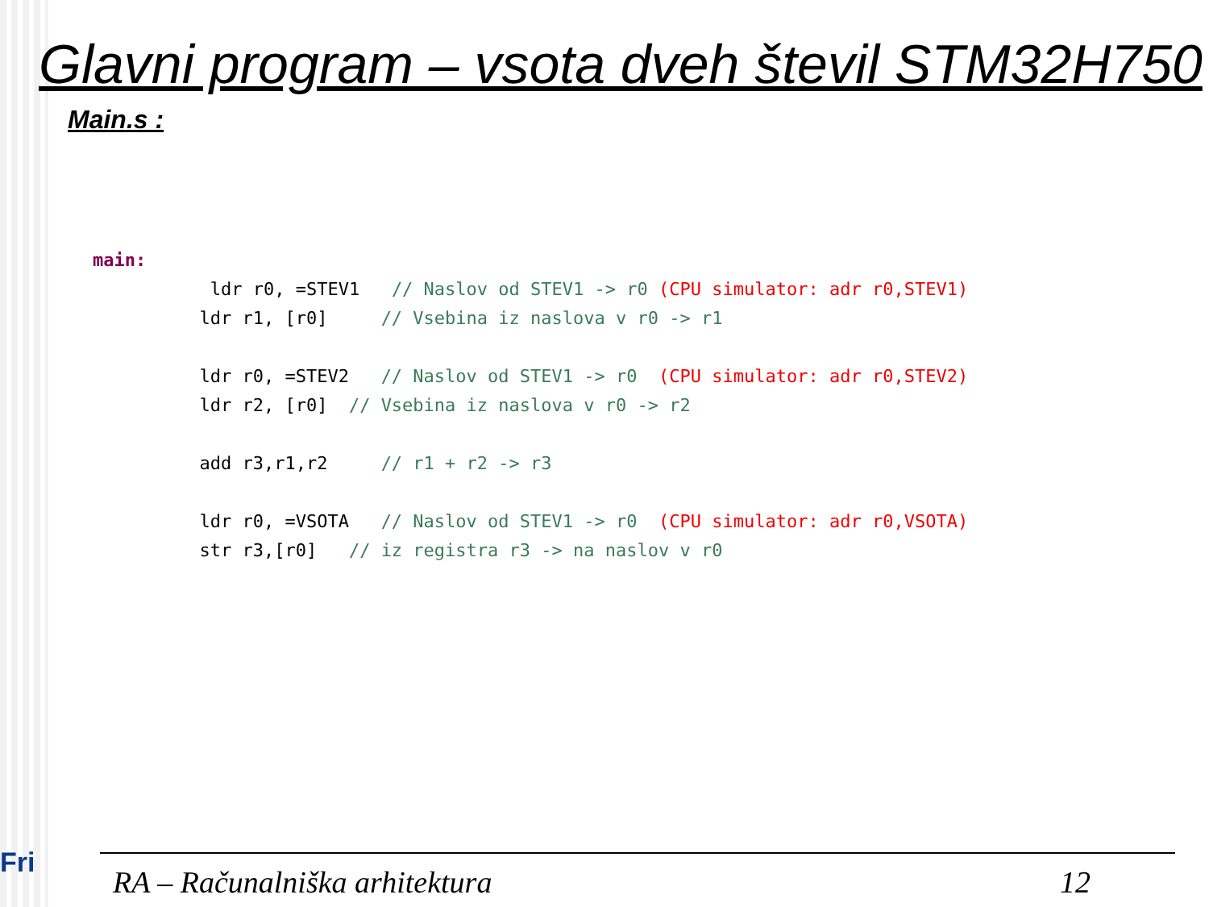Glavni program – vsota dveh števil STM32H750
Main.s :
main: ldr r0, =STEV1 // Naslov od STEV1 -> r0 (CPU simulator: adr r0,STEV1) ldr r1, [r0] // Vsebina iz naslova v r0 -> r1 ldr r0, =STEV2 // Naslov od STEV1 -> r0 (CPU simulator: adr r0,STEV2) ldr r2, [r0] // Vsebina iz naslova v r0 -> r2 add r3,r1,r2 // r1 + r2 -> r3 ldr r0, =VSOTA // Naslov od STEV1 -> r0 (CPU simulator: adr r0,VSOTA) str r3,[r0] // iz registra r3 -> na naslov v r0
Fri
RA – Računalniška arhitektura 12